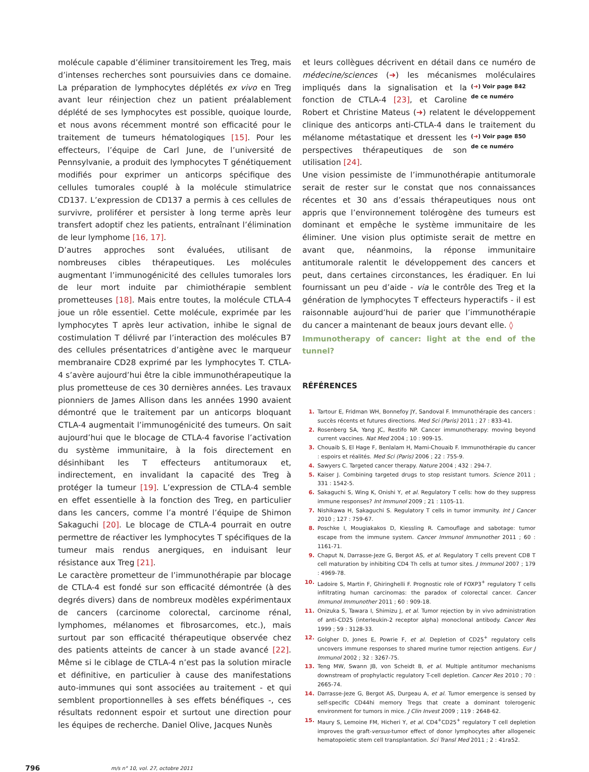molécule capable d’éliminer transitoirement les Treg, mais d’intenses recherches sont poursuivies dans ce domaine. La préparation de lymphocytes déplétés ex vivo en Treg avant leur réinjection chez un patient préalablement déplété de ses lymphocytes est possible, quoique lourde, et nous avons récemment montré son efficacité pour le traitement de tumeurs hématologiques [15]. Pour les effecteurs, l’équipe de Carl June, de l’université de Pennsylvanie, a produit des lymphocytes T génétiquement modifiés pour exprimer un anticorps spécifique des cellules tumorales couplé à la molécule stimulatrice CD137. L’expression de CD137 a permis à ces cellules de survivre, proliférer et persister à long terme après leur transfert adoptif chez les patients, entraînant l’élimination de leur lymphome [16, 17].
D’autres approches sont évaluées, utilisant de nombreuses cibles thérapeutiques. Les molécules augmentant l’immunogénicité des cellules tumorales lors de leur mort induite par chimiothérapie semblent prometteuses [18]. Mais entre toutes, la molécule CTLA-4 joue un rôle essentiel. Cette molécule, exprimée par les lymphocytes T après leur activation, inhibe le signal de costimulation T délivré par l’interaction des molécules B7 des cellules présentatrices d’antigène avec le marqueur membranaire CD28 exprimé par les lymphocytes T. CTLA-4 s’avère aujourd’hui être la cible immunothérapeutique la plus prometteuse de ces 30 dernières années. Les travaux pionniers de James Allison dans les années 1990 avaient démontré que le traitement par un anticorps bloquant CTLA-4 augmentait l’immunogénicité des tumeurs. On sait aujourd’hui que le blocage de CTLA-4 favorise l’activation du système immunitaire, à la fois directement en désinhibant les T effecteurs antitumoraux et, indirectement, en invalidant la capacité des Treg à protéger la tumeur [19]. L’expression de CTLA-4 semble en effet essentielle à la fonction des Treg, en particulier dans les cancers, comme l’a montré l’équipe de Shimon Sakaguchi [20]. Le blocage de CTLA-4 pourrait en outre permettre de réactiver les lymphocytes T spécifiques de la tumeur mais rendus anergiques, en induisant leur résistance aux Treg [21].
Le caractère prometteur de l’immunothérapie par blocage de CTLA-4 est fondé sur son efficacité démontrée (à des degrés divers) dans de nombreux modèles expérimentaux de cancers (carcinome colorectal, carcinome rénal, lymphomes, mélanomes et fibrosarcomes, etc.), mais surtout par son efficacité thérapeutique observée chez des patients atteints de cancer à un stade avancé [22]. Même si le ciblage de CTLA-4 n’est pas la solution miracle et définitive, en particulier à cause des manifestations auto-immunes qui sont associées au traitement - et qui semblent proportionnelles à ses effets bénéfiques -, ces résultats redonnent espoir et surtout une direction pour les équipes de recherche. Daniel Olive, Jacques Nunès
et leurs collègues décrivent en détail dans ce numéro de médecine/sciences (➜) les mécanismes moléculaires (➜) Voir page 842 de ce numéro impliqués dans la signalisation et la fonction de CTLA-4 [23], et Caroline Robert et Christine Mateus (➜) relatent le développement clinique des anticorps anti-CTLA-4 dans le traitement du (➜) Voir page 850 de ce numéro mélanome métastatique et dressent les perspectives thérapeutiques de son utilisation [24].
Une vision pessimiste de l’immunothérapie antitumorale serait de rester sur le constat que nos connaissances récentes et 30 ans d’essais thérapeutiques nous ont appris que l’environnement tolérogène des tumeurs est dominant et empêche le système immunitaire de les éliminer. Une vision plus optimiste serait de mettre en avant que, néanmoins, la réponse immunitaire antitumorale ralentit le développement des cancers et peut, dans certaines circonstances, les éradiquer. En lui fournissant un peu d’aide - via le contrôle des Treg et la génération de lymphocytes T effecteurs hyperactifs - il est raisonnable aujourd’hui de parier que l’immunothérapie du cancer a maintenant de beaux jours devant elle. ◊
Immunotherapy of cancer: light at the end of the tunnel?
RÉFÉRENCES
1. Tartour E, Fridman WH, Bonnefoy JY, Sandoval F. Immunothérapie des cancers : succès récents et futures directions. Med Sci (Paris) 2011 ; 27 : 833-41.
2. Rosenberg SA, Yang JC, Restifo NP. Cancer immunotherapy: moving beyond current vaccines. Nat Med 2004 ; 10 : 909-15.
3. Chouaib S, El Hage F, Benlalam H, Mami-Chouaib F. Immunothérapie du cancer : espoirs et réalités. Med Sci (Paris) 2006 ; 22 : 755-9.
4. Sawyers C. Targeted cancer therapy. Nature 2004 ; 432 : 294-7.
5. Kaiser J. Combining targeted drugs to stop resistant tumors. Science 2011 ; 331 : 1542-5.
6. Sakaguchi S, Wing K, Onishi Y, et al. Regulatory T cells: how do they suppress immune responses? Int Immunol 2009 ; 21 : 1105-11.
7. Nishikawa H, Sakaguchi S. Regulatory T cells in tumor immunity. Int J Cancer 2010 ; 127 : 759-67.
8. Poschke I, Mougiakakos D, Kiessling R. Camouflage and sabotage: tumor escape from the immune system. Cancer Immunol Immunother 2011 ; 60 : 1161-71.
9. Chaput N, Darrasse-Jeze G, Bergot AS, et al. Regulatory T cells prevent CD8 T cell maturation by inhibiting CD4 Th cells at tumor sites. J Immunol 2007 ; 179 : 4969-78.
10. Ladoire S, Martin F, Ghiringhelli F. Prognostic role of FOXP3<sup>+</sup> regulatory T cells infiltrating human carcinomas: the paradox of colorectal cancer. Cancer Immunol Immunother 2011 ; 60 : 909-18.
11. Onizuka S, Tawara I, Shimizu J, et al. Tumor rejection by in vivo administration of anti-CD25 (interleukin-2 receptor alpha) monoclonal antibody. Cancer Res 1999 ; 59 : 3128-33.
12. Golgher D, Jones E, Powrie F, et al. Depletion of CD25<sup>+</sup> regulatory cells uncovers immune responses to shared murine tumor rejection antigens. Eur J Immunol 2002 ; 32 : 3267-75.
13. Teng MW, Swann JB, von Scheidt B, et al. Multiple antitumor mechanisms downstream of prophylactic regulatory T-cell depletion. Cancer Res 2010 ; 70 : 2665-74.
14. Darrasse-Jeze G, Bergot AS, Durgeau A, et al. Tumor emergence is sensed by self-specific CD44hi memory Tregs that create a dominant tolerogenic environment for tumors in mice. J Clin Invest 2009 ; 119 : 2648-62.
15. Maury S, Lemoine FM, Hicheri Y, et al. CD4<sup>+</sup>CD25<sup>+</sup> regulatory T cell depletion improves the graft-versus-tumor effect of donor lymphocytes after allogeneic hematopoietic stem cell transplantation. Sci Transl Med 2011 ; 2 : 41ra52.
796 m/s n° 10, vol. 27, octobre 2011